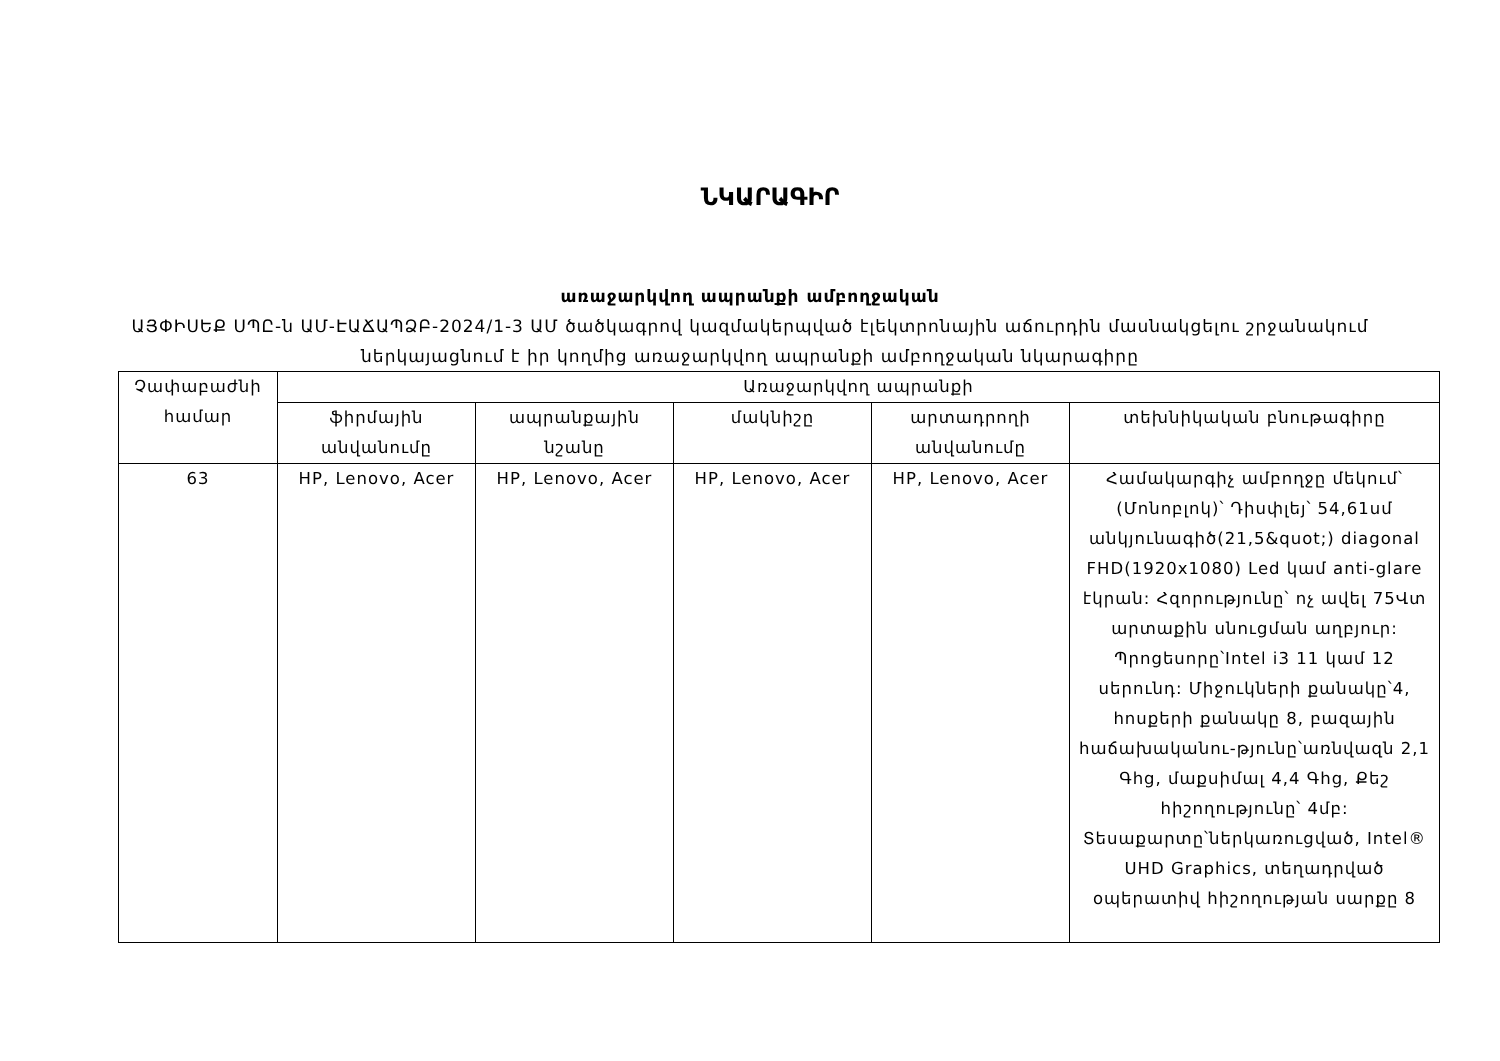ՆԿԱՐԱԳԻՐ
առաջարկվող ապրանքի ամբողջական
ԱՅՓԻՍԵՔ ՍՊԸ-ն ԱՄ-ԷԱՃԱՊՁԲ-2024/1-3 ԱՄ ծածկագրով կազմակերպված էլեկտրոնային աճուրդին մասնակցելու շրջանակում
ներկայացնում է իր կողմից առաջարկվող ապրանքի ամբողջական նկարագիրը
| Չափաբաժնի համար | Առաջարկվող ապրանքի | | | | |
| --- | --- | --- | --- | --- | --- |
| | ֆիրմային անվանումը | ապրանքային նշանը | մակնիշը | արտադրողի անվանումը | տեխնիկական բնութագիրը |
| 63 | HP, Lenovo, Acer | HP, Lenovo, Acer | HP, Lenovo, Acer | HP, Lenovo, Acer | Համակարգիչ ամբողջը մեկում՝ (Մոնոբլոկ)՝ Դիսփլեյ՝ 54,61սմ անկյունագիծ(21,5&quot;) diagonal FHD(1920x1080) Led կամ anti-glare էկրան: Հզորությունը՝ ոչ ավել 75Վտ արտաքին սնուցման աղբյուր: Պրոցեսորը՝Intel i3 11 կամ 12 սերունդ: Միջուկների քանակը՝4, հոսքերի քանակը 8, բազային հաճախականու-թյունը՝առնվազն 2,1 Գhg, մաքսիմալ 4,4 Գhg, Քեշ հիշողությունը՝ 4մբ: Տեսաքարտը՝ներկառուցված, Intel® UHD Graphics, տեղադրված օպերատիվ հիշողության սարքը 8 |